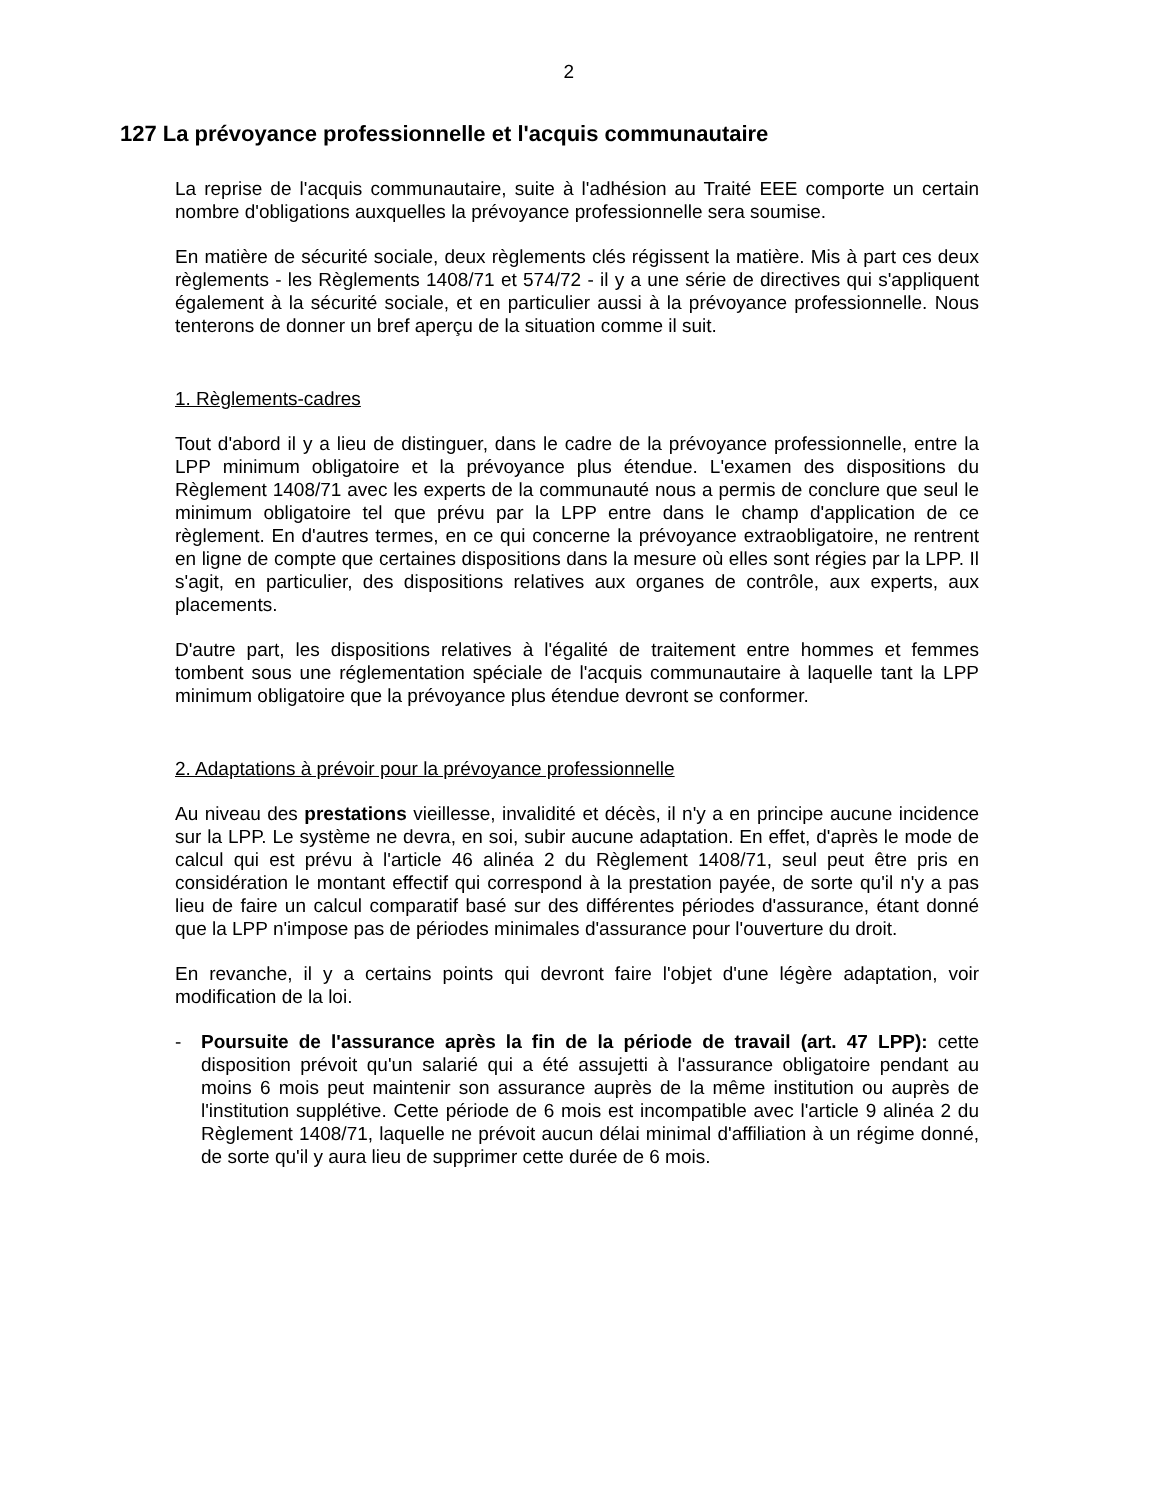2
127 La prévoyance professionnelle et l'acquis communautaire
La reprise de l'acquis communautaire, suite à l'adhésion au Traité EEE comporte un certain nombre d'obligations auxquelles la prévoyance professionnelle sera soumise.
En matière de sécurité sociale, deux règlements clés régissent la matière. Mis à part ces deux règlements - les Règlements 1408/71 et 574/72 - il y a une série de directives qui s'appliquent également à la sécurité sociale, et en particulier aussi à la prévoyance professionnelle. Nous tenterons de donner un bref aperçu de la situation comme il suit.
1. Règlements-cadres
Tout d'abord il y a lieu de distinguer, dans le cadre de la prévoyance professionnelle, entre la LPP minimum obligatoire et la prévoyance plus étendue. L'examen des dispositions du Règlement 1408/71 avec les experts de la communauté nous a permis de conclure que seul le minimum obligatoire tel que prévu par la LPP entre dans le champ d'application de ce règlement. En d'autres termes, en ce qui concerne la prévoyance extraobligatoire, ne rentrent en ligne de compte que certaines dispositions dans la mesure où elles sont régies par la LPP. Il s'agit, en particulier, des dispositions relatives aux organes de contrôle, aux experts, aux placements.
D'autre part, les dispositions relatives à l'égalité de traitement entre hommes et femmes tombent sous une réglementation spéciale de l'acquis communautaire à laquelle tant la LPP minimum obligatoire que la prévoyance plus étendue devront se conformer.
2. Adaptations à prévoir pour la prévoyance professionnelle
Au niveau des prestations vieillesse, invalidité et décès, il n'y a en principe aucune incidence sur la LPP. Le système ne devra, en soi, subir aucune adaptation. En effet, d'après le mode de calcul qui est prévu à l'article 46 alinéa 2 du Règlement 1408/71, seul peut être pris en considération le montant effectif qui correspond à la prestation payée, de sorte qu'il n'y a pas lieu de faire un calcul comparatif basé sur des différentes périodes d'assurance, étant donné que la LPP n'impose pas de périodes minimales d'assurance pour l'ouverture du droit.
En revanche, il y a certains points qui devront faire l'objet d'une légère adaptation, voir modification de la loi.
- Poursuite de l'assurance après la fin de la période de travail (art. 47 LPP): cette disposition prévoit qu'un salarié qui a été assujetti à l'assurance obligatoire pendant au moins 6 mois peut maintenir son assurance auprès de la même institution ou auprès de l'institution supplétive. Cette période de 6 mois est incompatible avec l'article 9 alinéa 2 du Règlement 1408/71, laquelle ne prévoit aucun délai minimal d'affiliation à un régime donné, de sorte qu'il y aura lieu de supprimer cette durée de 6 mois.